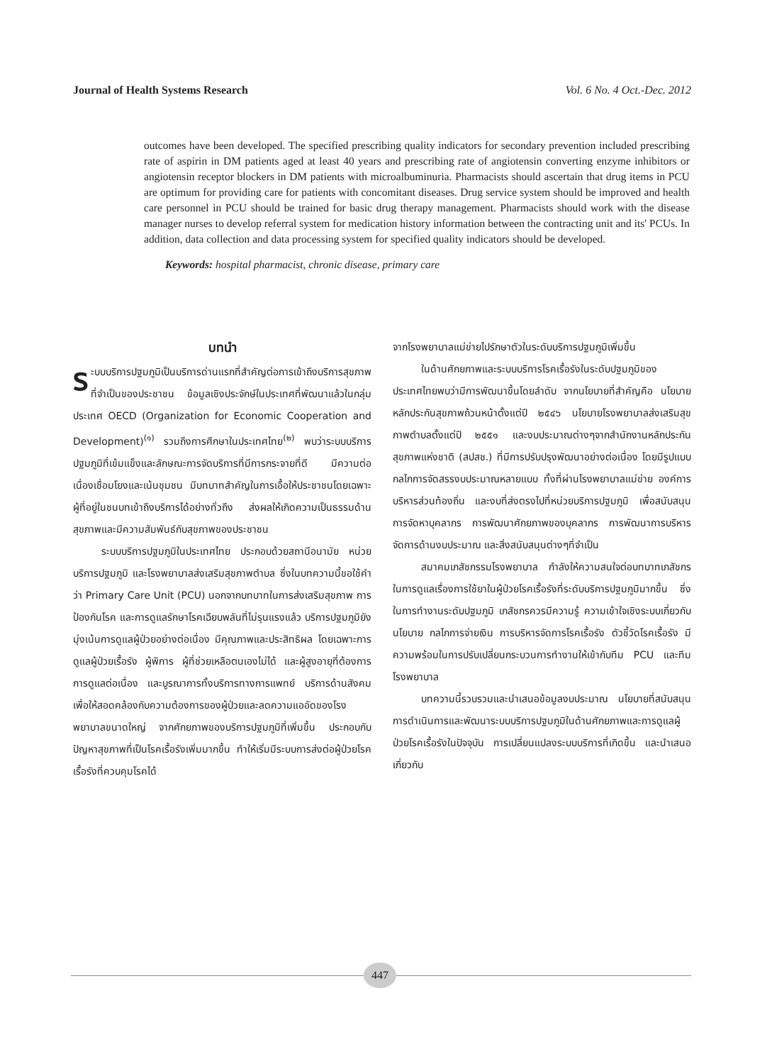Journal of Health Systems Research Vol. 6 No. 4 Oct.-Dec. 2012
outcomes have been developed. The specified prescribing quality indicators for secondary prevention included prescribing rate of aspirin in DM patients aged at least 40 years and prescribing rate of angiotensin converting enzyme inhibitors or angiotensin receptor blockers in DM patients with microalbuminuria. Pharmacists should ascertain that drug items in PCU are optimum for providing care for patients with concomitant diseases. Drug service system should be improved and health care personnel in PCU should be trained for basic drug therapy management. Pharmacists should work with the disease manager nurses to develop referral system for medication history information between the contracting unit and its' PCUs. In addition, data collection and data processing system for specified quality indicators should be developed.
Keywords: hospital pharmacist, chronic disease, primary care
บทนำ
ระบบบริการปฐมภูมิเป็นบริการด่านแรกที่สำคัญต่อการเข้าถึงบริการสุขภาพที่จำเป็นของประชาชน ข้อมูลเชิงประจักษ์ในประเทศที่พัฒนาแล้วในกลุ่มประเทศ OECD (Organization for Economic Cooperation and Development)<sup>(๑)</sup> รวมถึงการศึกษาในประเทศไทย<sup>(๒)</sup> พบว่าระบบบริการปฐมภูมิที่เข้มแข็งและลักษณะการจัดบริการที่มีการกระจายที่ดี มีความต่อเนื่องเชื่อมโยงและเน้นชุมชน มีบทบาทสำคัญในการเอื้อให้ประชาชนโดยเฉพาะผู้ที่อยู่ในชนบทเข้าถึงบริการได้อย่างทั่วถึง ส่งผลให้เกิดความเป็นธรรมด้านสุขภาพและมีความสัมพันธ์กับสุขภาพของประชาชน
ระบบบริการปฐมภูมิในประเทศไทย ประกอบด้วยสถานีอนามัย หน่วยบริการปฐมภูมิ และโรงพยาบาลส่งเสริมสุขภาพตำบล ซึ่งในบทความนี้ขอใช้คำว่า Primary Care Unit (PCU) นอกจากบทบาทในการส่งเสริมสุขภาพ การป้องกันโรค และการดูแลรักษาโรคเฉียบพลันที่ไม่รุนแรงแล้ว บริการปฐมภูมิยังมุ่งเน้นการดูแลผู้ป่วยอย่างต่อเนื่อง มีคุณภาพและประสิทธิผล โดยเฉพาะการดูแลผู้ป่วยเรื้อรัง ผู้พิการ ผู้ที่ช่วยเหลือตนเองไม่ได้ และผู้สูงอายุที่ต้องการการดูแลต่อเนื่อง และบูรณาการทั้งบริการทางการแพทย์ บริการด้านสังคมเพื่อให้สอดคล้องกับความต้องการของผู้ป่วยและลดความแออัดของโรงพยาบาลขนาดใหญ่ จากศักยภาพของบริการปฐมภูมิที่เพิ่มขึ้น ประกอบกับปัญหาสุขภาพที่เป็นโรคเรื้อรังเพิ่มมากขึ้น ทำให้เริ่มมีระบบการส่งต่อผู้ป่วยโรคเรื้อรังที่ควบคุมโรคได้
จากโรงพยาบาลแม่ข่ายไปรักษาตัวในระดับบริการปฐมภูมิเพิ่มขึ้น
ในด้านศักยภาพและระบบบริการโรคเรื้อรังในระดับปฐมภูมิของประเทศไทยพบว่ามีการพัฒนาขึ้นโดยลำดับ จากนโยบายที่สำคัญคือ นโยบายหลักประกันสุขภาพถ้วนหน้าตั้งแต่ปี ๒๕๔๖ นโยบายโรงพยาบาลส่งเสริมสุขภาพตำบลตั้งแต่ปี ๒๕๕๑ และงบประมาณต่างๆจากสำนักงานหลักประกันสุขภาพแห่งชาติ (สปสช.) ที่มีการปรับปรุงพัฒนาอย่างต่อเนื่อง โดยมีรูปแบบ กลไกการจัดสรรงบประมาณหลายแบบ ทั้งที่ผ่านโรงพยาบาลแม่ข่าย องค์การบริหารส่วนท้องถิ่น และงบที่ส่งตรงไปที่หน่วยบริการปฐมภูมิ เพื่อสนับสนุนการจัดหาบุคลากร การพัฒนาศักยภาพของบุคลากร การพัฒนาการบริหารจัดการด้านงบประมาณ และสิ่งสนับสนุนต่างๆที่จำเป็น
สมาคมเภสัชกรรมโรงพยาบาล กำลังให้ความสนใจต่อบทบาทเภสัชกรในการดูแลเรื่องการใช้ยาในผู้ป่วยโรคเรื้อรังที่ระดับบริการปฐมภูมิมากขึ้น ซึ่งในการทำงานระดับปฐมภูมิ เภสัชกรควรมีความรู้ ความเข้าใจเชิงระบบเกี่ยวกับนโยบาย กลไกการจ่ายเงิน การบริหารจัดการโรคเรื้อรัง ตัวชี้วัดโรคเรื้อรัง มีความพร้อมในการปรับเปลี่ยนกระบวนการทำงานให้เข้ากับทีม PCU และทีมโรงพยาบาล
บทความนี้รวบรวมและนำเสนอข้อมูลงบประมาณ นโยบายที่สนับสนุนการดำเนินการและพัฒนาระบบบริการปฐมภูมิในด้านศักยภาพและการดูแลผู้ป่วยโรคเรื้อรังในปัจจุบัน การเปลี่ยนแปลงระบบบริการที่เกิดขึ้น และนำเสนอเกี่ยวกับ
447